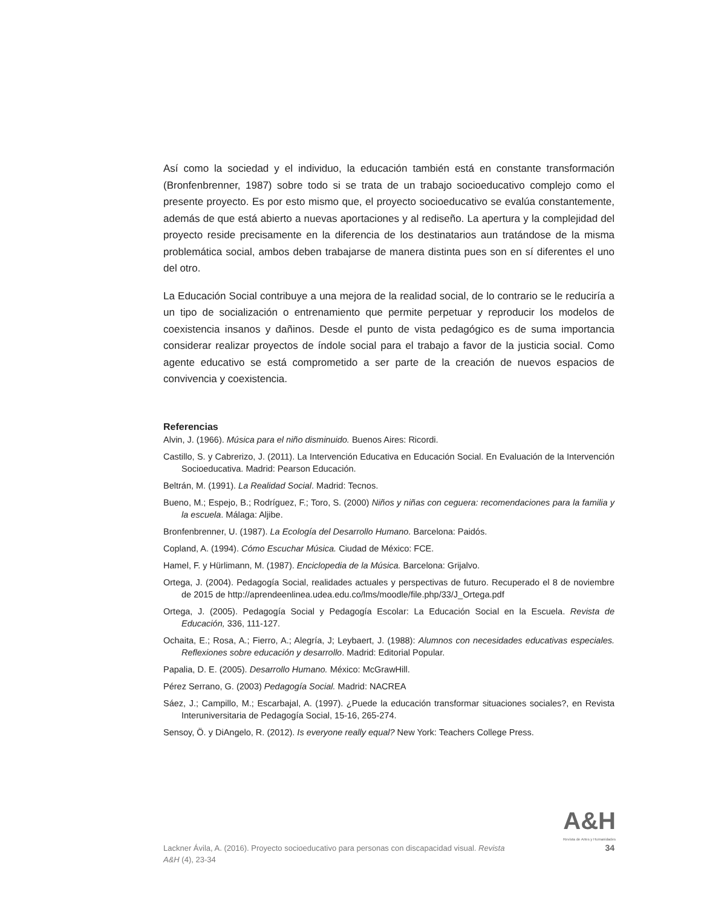Así como la sociedad y el individuo, la educación también está en constante transformación (Bronfenbrenner, 1987) sobre todo si se trata de un trabajo socioeducativo complejo como el presente proyecto. Es por esto mismo que, el proyecto socioeducativo se evalúa constantemente, además de que está abierto a nuevas aportaciones y al rediseño. La apertura y la complejidad del proyecto reside precisamente en la diferencia de los destinatarios aun tratándose de la misma problemática social, ambos deben trabajarse de manera distinta pues son en sí diferentes el uno del otro.
La Educación Social contribuye a una mejora de la realidad social, de lo contrario se le reduciría a un tipo de socialización o entrenamiento que permite perpetuar y reproducir los modelos de coexistencia insanos y dañinos. Desde el punto de vista pedagógico es de suma importancia considerar realizar proyectos de índole social para el trabajo a favor de la justicia social. Como agente educativo se está comprometido a ser parte de la creación de nuevos espacios de convivencia y coexistencia.
Referencias
Alvin, J. (1966). Música para el niño disminuido. Buenos Aires: Ricordi.
Castillo, S. y Cabrerizo, J. (2011). La Intervención Educativa en Educación Social. En Evaluación de la Intervención Socioeducativa. Madrid: Pearson Educación.
Beltrán, M. (1991). La Realidad Social. Madrid: Tecnos.
Bueno, M.; Espejo, B.; Rodríguez, F.; Toro, S. (2000) Niños y niñas con ceguera: recomendaciones para la familia y la escuela. Málaga: Aljibe.
Bronfenbrenner, U. (1987). La Ecología del Desarrollo Humano. Barcelona: Paidós.
Copland, A. (1994). Cómo Escuchar Música. Ciudad de México: FCE.
Hamel, F. y Hürlimann, M. (1987). Enciclopedia de la Música. Barcelona: Grijalvo.
Ortega, J. (2004). Pedagogía Social, realidades actuales y perspectivas de futuro. Recuperado el 8 de noviembre de 2015 de http://aprendeenlinea.udea.edu.co/lms/moodle/file.php/33/J_Ortega.pdf
Ortega, J. (2005). Pedagogía Social y Pedagogía Escolar: La Educación Social en la Escuela. Revista de Educación, 336, 111-127.
Ochaita, E.; Rosa, A.; Fierro, A.; Alegría, J; Leybaert, J. (1988): Alumnos con necesidades educativas especiales. Reflexiones sobre educación y desarrollo. Madrid: Editorial Popular.
Papalia, D. E. (2005). Desarrollo Humano. México: McGrawHill.
Pérez Serrano, G. (2003) Pedagogía Social. Madrid: NACREA
Sáez, J.; Campillo, M.; Escarbajal, A. (1997). ¿Puede la educación transformar situaciones sociales?, en Revista Interuniversitaria de Pedagogía Social, 15-16, 265-274.
Sensoy, Ö. y DiAngelo, R. (2012). Is everyone really equal? New York: Teachers College Press.
A&H
Revista de Artes y Humanidades
Lackner Ávila, A. (2016). Proyecto socioeducativo para personas con discapacidad visual. Revista
A&H (4), 23-34
34